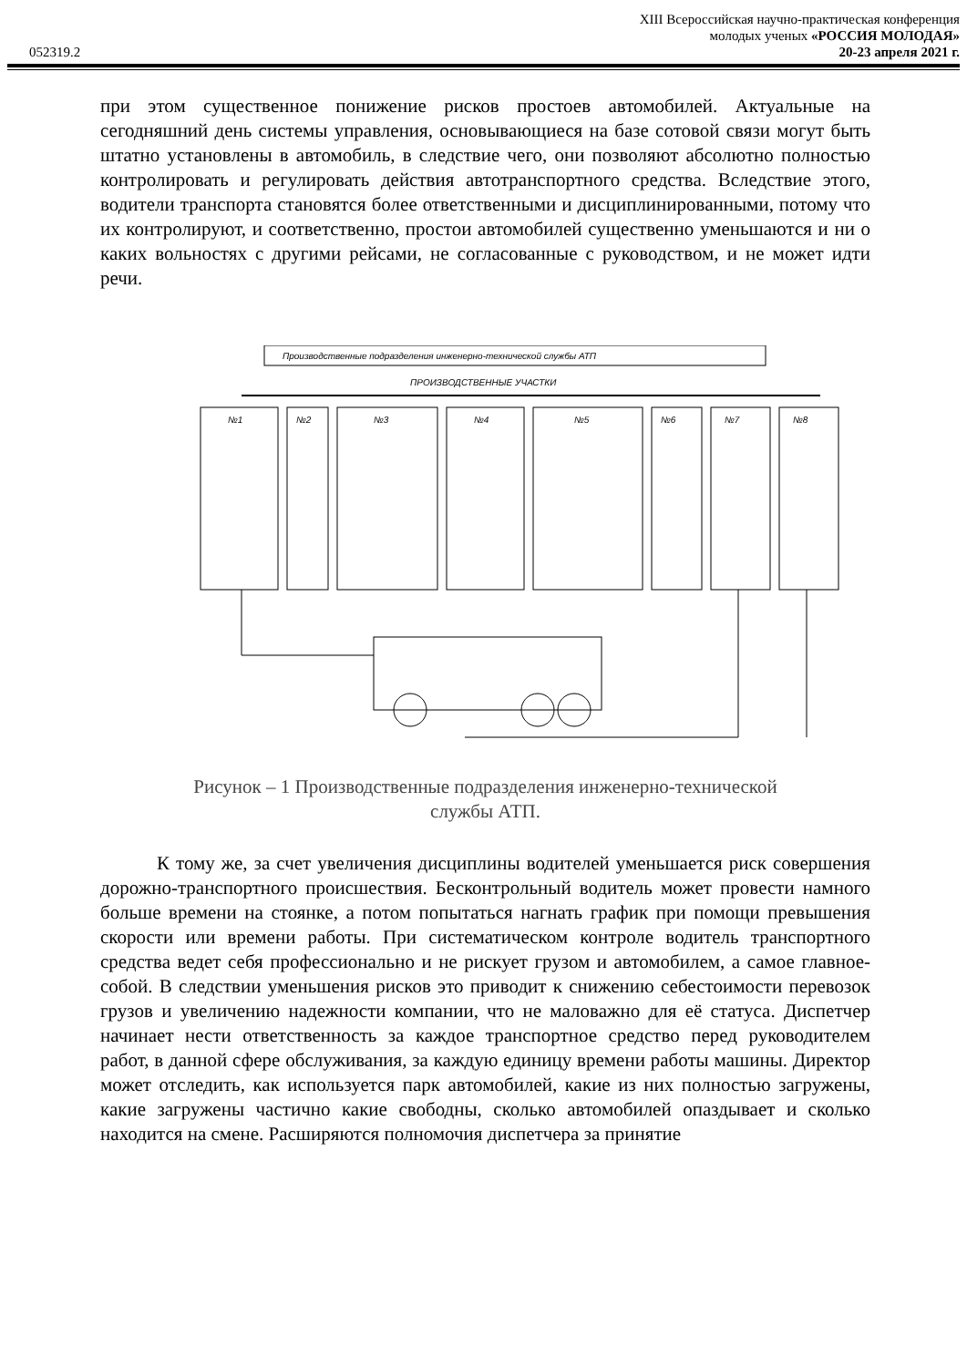XIII Всероссийская научно-практическая конференция
молодых ученых «РОССИЯ МОЛОДАЯ»
052319.2 20-23 апреля 2021 г.
при этом существенное понижение рисков простоев автомобилей. Актуальные на сегодняшний день системы управления, основывающиеся на базе сотовой связи могут быть штатно установлены в автомобиль, в следствие чего, они позволяют абсолютно полностью контролировать и регулировать действия автотранспортного средства. Вследствие этого, водители транспорта становятся более ответственными и дисциплинированными, потому что их контролируют, и соответственно, простои автомобилей существенно уменьшаются и ни о каких вольностях с другими рейсами, не согласованные с руководством, и не может идти речи.
Производственные подразделения инженерно-технической службы АТП
ПРОИЗВОДСТВЕННЫЕ УЧАСТКИ
№1
№2
№3
№4
№5
№6
№7
№8
Рисунок – 1 Производственные подразделения инженерно-технической
службы АТП.
К тому же, за счет увеличения дисциплины водителей уменьшается риск совершения дорожно-транспортного происшествия. Бесконтрольный водитель может провести намного больше времени на стоянке, а потом попытаться нагнать график при помощи превышения скорости или времени работы. При систематическом контроле водитель транспортного средства ведет себя профессионально и не рискует грузом и автомобилем, а самое главное-собой. В следствии уменьшения рисков это приводит к снижению себестоимости перевозок грузов и увеличению надежности компании, что не маловажно для её статуса. Диспетчер начинает нести ответственность за каждое транспортное средство перед руководителем работ, в данной сфере обслуживания, за каждую единицу времени работы машины. Директор может отследить, как используется парк автомобилей, какие из них полностью загружены, какие загружены частично какие свободны, сколько автомобилей опаздывает и сколько находится на смене. Расширяются полномочия диспетчера за принятие